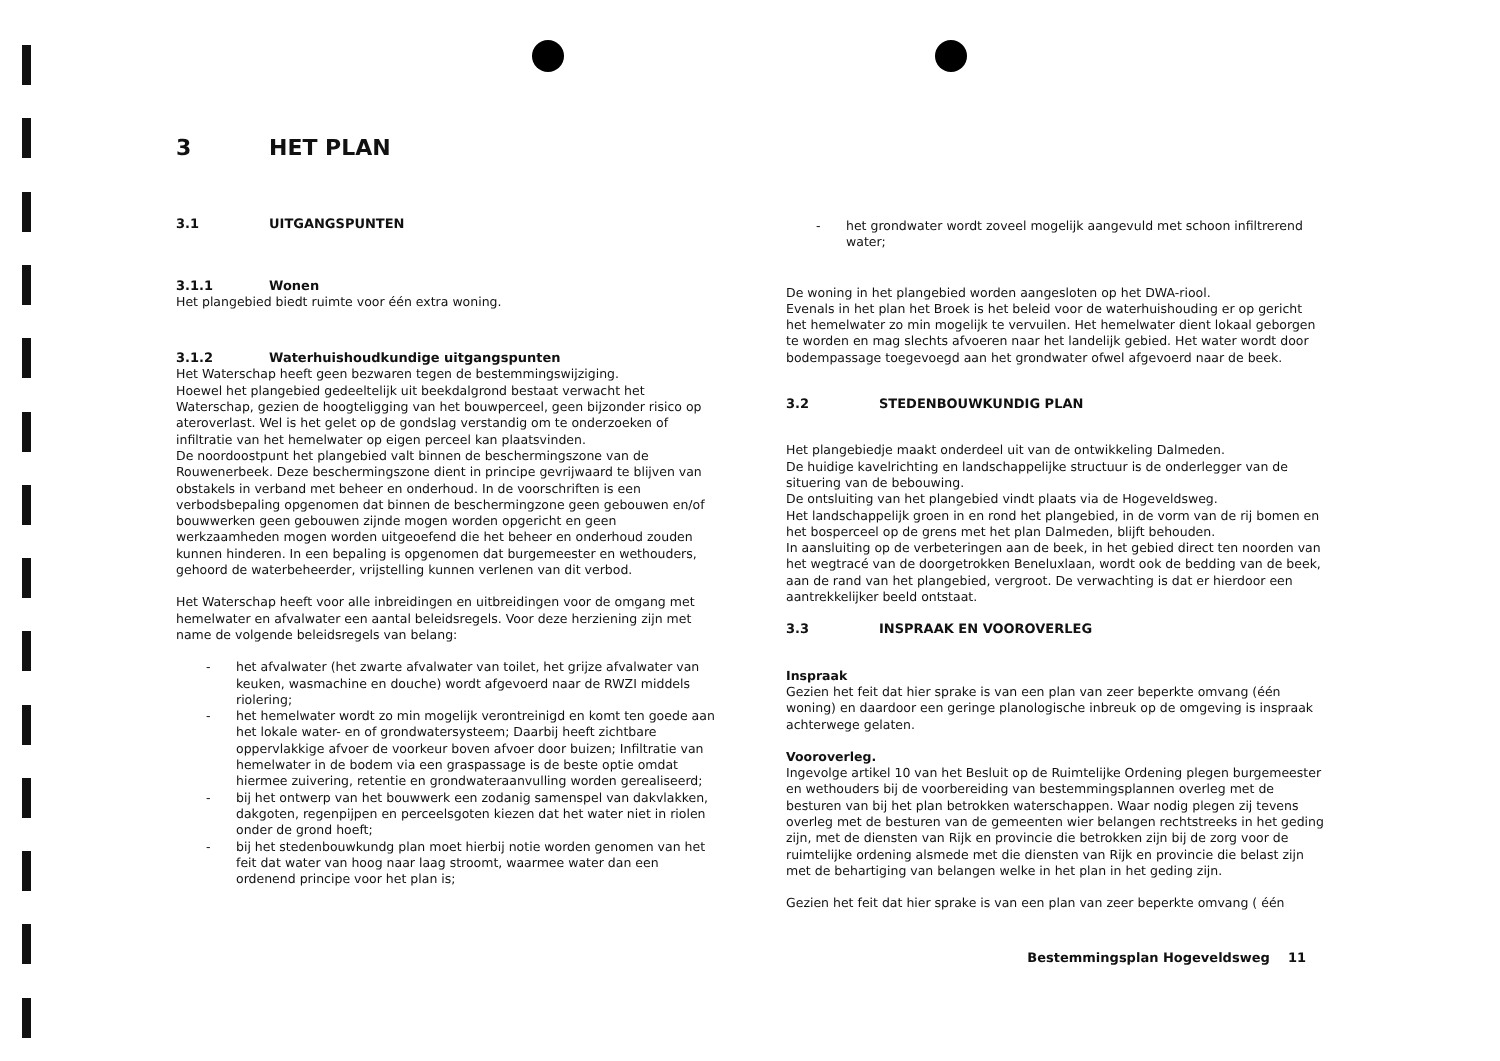3 HET PLAN
3.1 UITGANGSPUNTEN
3.1.1 Wonen
Het plangebied biedt ruimte voor één extra woning.
3.1.2 Waterhuishoudkundige uitgangspunten
Het Waterschap heeft geen bezwaren tegen de bestemmingswijziging.
Hoewel het plangebied gedeeltelijk uit beekdalgrond bestaat verwacht het Waterschap, gezien de hoogteligging van het bouwperceel, geen bijzonder risico op ateroverlast. Wel is het gelet op de gondslag verstandig om te onderzoeken of infiltratie van het hemelwater op eigen perceel kan plaatsvinden.
De noordoostpunt het plangebied valt binnen de beschermingszone van de Rouwenerbeek. Deze beschermingszone dient in principe gevrijwaard te blijven van obstakels in verband met beheer en onderhoud. In de voorschriften is een verbodsbepaling opgenomen dat binnen de beschermingzone geen gebouwen en/of bouwwerken geen gebouwen zijnde mogen worden opgericht en geen werkzaamheden mogen worden uitgeoefend die het beheer en onderhoud zouden kunnen hinderen. In een bepaling is opgenomen dat burgemeester en wethouders, gehoord de waterbeheerder, vrijstelling kunnen verlenen van dit verbod.
Het Waterschap heeft voor alle inbreidingen en uitbreidingen voor de omgang met hemelwater en afvalwater een aantal beleidsregels. Voor deze herziening zijn met name de volgende beleidsregels van belang:
- het afvalwater (het zwarte afvalwater van toilet, het grijze afvalwater van keuken, wasmachine en douche) wordt afgevoerd naar de RWZI middels riolering;
- het hemelwater wordt zo min mogelijk verontreinigd en komt ten goede aan het lokale water- en of grondwatersysteem; Daarbij heeft zichtbare oppervlakkige afvoer de voorkeur boven afvoer door buizen; Infiltratie van hemelwater in de bodem via een graspassage is de beste optie omdat hiermee zuivering, retentie en grondwateraanvulling worden gerealiseerd;
- bij het ontwerp van het bouwwerk een zodanig samenspel van dakvlakken, dakgoten, regenpijpen en perceelsgoten kiezen dat het water niet in riolen onder de grond hoeft;
- bij het stedenbouwkundg plan moet hierbij notie worden genomen van het feit dat water van hoog naar laag stroomt, waarmee water dan een ordenend principe voor het plan is;
- het grondwater wordt zoveel mogelijk aangevuld met schoon infiltrerend water;
De woning in het plangebied worden aangesloten op het DWA-riool.
Evenals in het plan het Broek is het beleid voor de waterhuishouding er op gericht het hemelwater zo min mogelijk te vervuilen. Het hemelwater dient lokaal geborgen te worden en mag slechts afvoeren naar het landelijk gebied. Het water wordt door bodempassage toegevoegd aan het grondwater ofwel afgevoerd naar de beek.
3.2 STEDENBOUWKUNDIG PLAN
Het plangebiedje maakt onderdeel uit van de ontwikkeling Dalmeden.
De huidige kavelrichting en landschappelijke structuur is de onderlegger van de situering van de bebouwing.
De ontsluiting van het plangebied vindt plaats via de Hogeveldsweg.
Het landschappelijk groen in en rond het plangebied, in de vorm van de rij bomen en het bosperceel op de grens met het plan Dalmeden, blijft behouden.
In aansluiting op de verbeteringen aan de beek, in het gebied direct ten noorden van het wegtracé van de doorgetrokken Beneluxlaan, wordt ook de bedding van de beek, aan de rand van het plangebied, vergroot. De verwachting is dat er hierdoor een aantrekkelijker beeld ontstaat.
3.3 INSPRAAK EN VOOROVERLEG
Inspraak
Gezien het feit dat hier sprake is van een plan van zeer beperkte omvang (één woning) en daardoor een geringe planologische inbreuk op de omgeving is inspraak achterwege gelaten.
Vooroverleg.
Ingevolge artikel 10 van het Besluit op de Ruimtelijke Ordening plegen burgemeester en wethouders bij de voorbereiding van bestemmingsplannen overleg met de besturen van bij het plan betrokken waterschappen. Waar nodig plegen zij tevens overleg met de besturen van de gemeenten wier belangen rechtstreeks in het geding zijn, met de diensten van Rijk en provincie die betrokken zijn bij de zorg voor de ruimtelijke ordening alsmede met die diensten van Rijk en provincie die belast zijn met de behartiging van belangen welke in het plan in het geding zijn.
Gezien het feit dat hier sprake is van een plan van zeer beperkte omvang ( één
Bestemmingsplan Hogeveldsweg 11